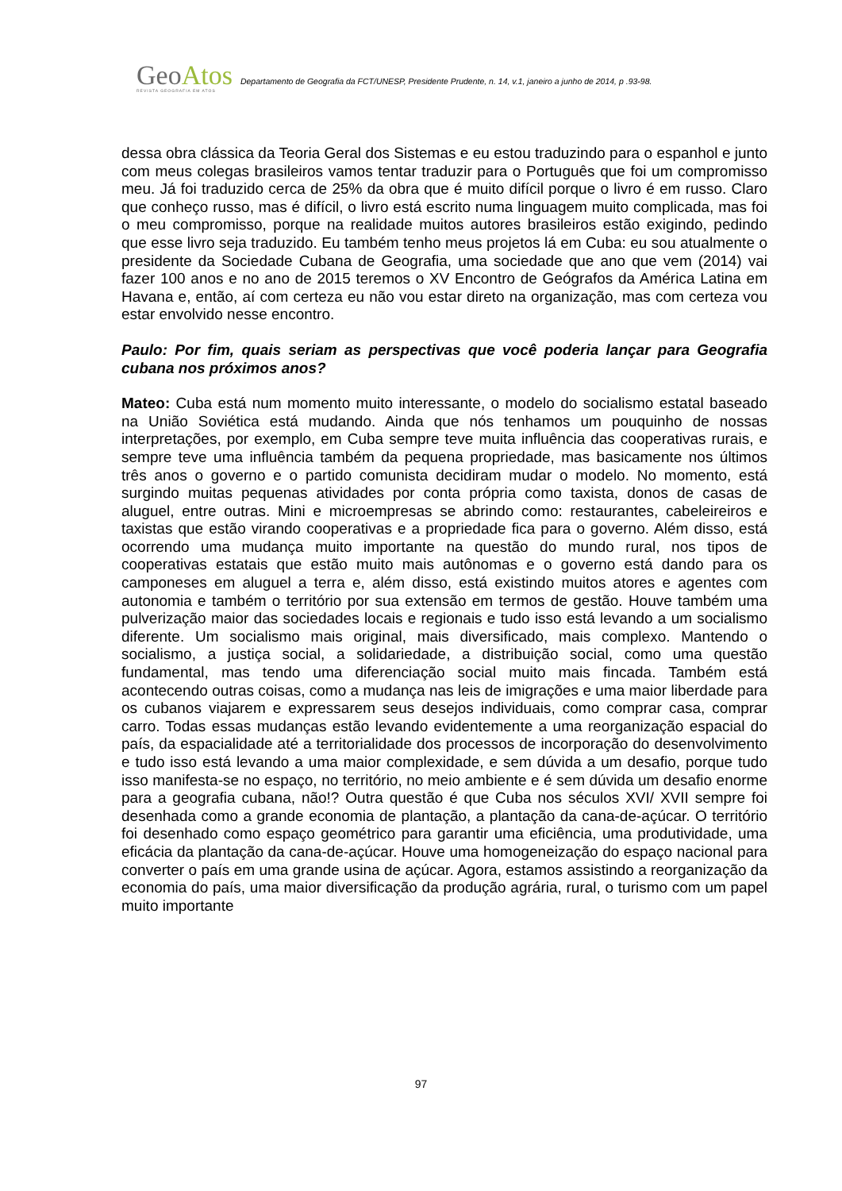GeoAtos
REVISTA GEOGRAFIA EM ATOS
Departamento de Geografia da FCT/UNESP, Presidente Prudente, n. 14, v.1, janeiro a junho de 2014, p .93-98.
dessa obra clássica da Teoria Geral dos Sistemas e eu estou traduzindo para o espanhol e junto com meus colegas brasileiros vamos tentar traduzir para o Português que foi um compromisso meu. Já foi traduzido cerca de 25% da obra que é muito difícil porque o livro é em russo. Claro que conheço russo, mas é difícil, o livro está escrito numa linguagem muito complicada, mas foi o meu compromisso, porque na realidade muitos autores brasileiros estão exigindo, pedindo que esse livro seja traduzido. Eu também tenho meus projetos lá em Cuba: eu sou atualmente o presidente da Sociedade Cubana de Geografia, uma sociedade que ano que vem (2014) vai fazer 100 anos e no ano de 2015 teremos o XV Encontro de Geógrafos da América Latina em Havana e, então, aí com certeza eu não vou estar direto na organização, mas com certeza vou estar envolvido nesse encontro.
Paulo: Por fim, quais seriam as perspectivas que você poderia lançar para Geografia cubana nos próximos anos?
Mateo: Cuba está num momento muito interessante, o modelo do socialismo estatal baseado na União Soviética está mudando. Ainda que nós tenhamos um pouquinho de nossas interpretações, por exemplo, em Cuba sempre teve muita influência das cooperativas rurais, e sempre teve uma influência também da pequena propriedade, mas basicamente nos últimos três anos o governo e o partido comunista decidiram mudar o modelo. No momento, está surgindo muitas pequenas atividades por conta própria como taxista, donos de casas de aluguel, entre outras. Mini e microempresas se abrindo como: restaurantes, cabeleireiros e taxistas que estão virando cooperativas e a propriedade fica para o governo. Além disso, está ocorrendo uma mudança muito importante na questão do mundo rural, nos tipos de cooperativas estatais que estão muito mais autônomas e o governo está dando para os camponeses em aluguel a terra e, além disso, está existindo muitos atores e agentes com autonomia e também o território por sua extensão em termos de gestão. Houve também uma pulverização maior das sociedades locais e regionais e tudo isso está levando a um socialismo diferente. Um socialismo mais original, mais diversificado, mais complexo. Mantendo o socialismo, a justiça social, a solidariedade, a distribuição social, como uma questão fundamental, mas tendo uma diferenciação social muito mais fincada. Também está acontecendo outras coisas, como a mudança nas leis de imigrações e uma maior liberdade para os cubanos viajarem e expressarem seus desejos individuais, como comprar casa, comprar carro. Todas essas mudanças estão levando evidentemente a uma reorganização espacial do país, da espacialidade até a territorialidade dos processos de incorporação do desenvolvimento e tudo isso está levando a uma maior complexidade, e sem dúvida a um desafio, porque tudo isso manifesta-se no espaço, no território, no meio ambiente e é sem dúvida um desafio enorme para a geografia cubana, não!? Outra questão é que Cuba nos séculos XVI/ XVII sempre foi desenhada como a grande economia de plantação, a plantação da cana-de-açúcar. O território foi desenhado como espaço geométrico para garantir uma eficiência, uma produtividade, uma eficácia da plantação da cana-de-açúcar. Houve uma homogeneização do espaço nacional para converter o país em uma grande usina de açúcar. Agora, estamos assistindo a reorganização da economia do país, uma maior diversificação da produção agrária, rural, o turismo com um papel muito importante
97